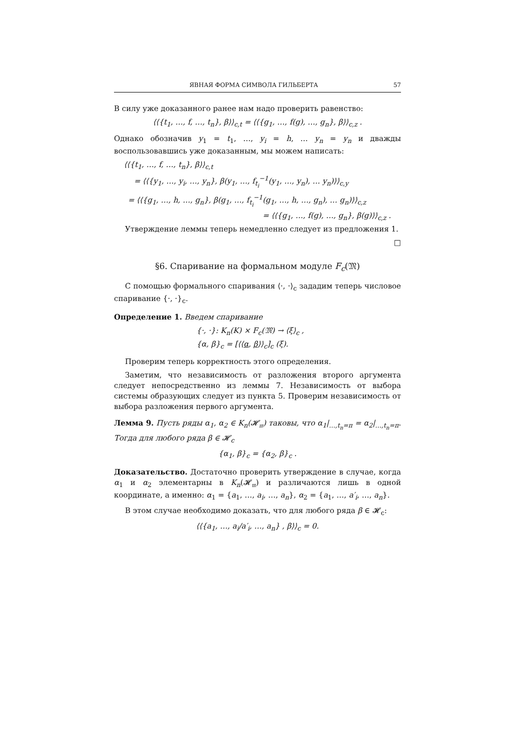ЯВНАЯ ФОРМА СИМВОЛА ГИЛЬБЕРТА 57
В силу уже доказанного ранее нам надо проверить равенство:
⟨⟨{t<sub>1</sub>, …, f, …, t<sub>n</sub>}, β⟩⟩<sub>c,t</sub> = ⟨⟨{g<sub>1</sub>, …, f(g), …, g<sub>n</sub>}, β⟩⟩<sub>c,z</sub> .
Однако обозначив y<sub>1</sub> = t<sub>1</sub>, …, y<sub>i</sub> = h, … y<sub>n</sub> = y<sub>n</sub> и дважды воспользовавшись уже доказанным, мы можем написать:
⟨⟨{t<sub>1</sub>, …, f, …, t<sub>n</sub>}, β⟩⟩<sub>c,t</sub>
= ⟨⟨{y<sub>1</sub>, …, y<sub>i</sub>, …, y<sub>n</sub>}, β(y<sub>1</sub>, …, f<sub>t<sub>i</sub></sub><sup>−1</sup>(y<sub>1</sub>, …, y<sub>n</sub>), … y<sub>n</sub>)⟩⟩<sub>c,y</sub>
= ⟨⟨{g<sub>1</sub>, …, h, …, g<sub>n</sub>}, β(g<sub>1</sub>, …, f<sub>t<sub>i</sub></sub><sup>−1</sup>(g<sub>1</sub>, …, h, …, g<sub>n</sub>), … g<sub>n</sub>)⟩⟩<sub>c,z</sub>
= ⟨⟨{g<sub>1</sub>, …, f(g), …, g<sub>n</sub>}, β(g)⟩⟩<sub>c,z</sub> .
Утверждение леммы теперь немедленно следует из предложения 1.
□
§6. Спаривание на формальном модуле F<sub>c</sub>(𝔐)
С помощью формального спаривания ⟨·, ·⟩<sub>c</sub> зададим теперь числовое спаривание {·, ·}<sub>c</sub>.
Определение 1. Введем спаривание
{·, ·}: K<sub>n</sub>(K) × F<sub>c</sub>(𝔐) → ⟨ξ⟩<sub>c</sub> ,
{α, β}<sub>c</sub> = [⟨⟨α, β⟩⟩<sub>c</sub>]<sub>c</sub> (ξ).
Проверим теперь корректность этого определения.
Заметим, что независимость от разложения второго аргумента следует непосредственно из леммы 7. Независимость от выбора системы образующих следует из пункта 5. Проверим независимость от выбора разложения первого аргумента.
Лемма 9. Пусть ряды α<sub>1</sub>, α<sub>2</sub> ∈ K<sub>n</sub>(𝓗<sub>𝔪</sub>) таковы, что α<sub>1</sub>|<sub>…,t<sub>n</sub>=π</sub> = α<sub>2</sub>|<sub>…,t<sub>n</sub>=π</sub>. Тогда для любого ряда β ∈ 𝓗<sub>c</sub>
{α<sub>1</sub>, β}<sub>c</sub> = {α<sub>2</sub>, β}<sub>c</sub> .
Доказательство. Достаточно проверить утверждение в случае, когда α<sub>1</sub> и α<sub>2</sub> элементарны в K<sub>n</sub>(𝓗<sub>𝔪</sub>) и различаются лишь в одной координате, а именно: α<sub>1</sub> = {a<sub>1</sub>, …, a<sub>i</sub>, …, a<sub>n</sub>}, α<sub>2</sub> = {a<sub>1</sub>, …, a′<sub>i</sub>, …, a<sub>n</sub>}.
В этом случае необходимо доказать, что для любого ряда β ∈ 𝓗<sub>c</sub>:
⟨⟨{a<sub>1</sub>, …, a<sub>i</sub>/a′<sub>i</sub>, …, a<sub>n</sub>} , β⟩⟩<sub>c</sub> = 0.